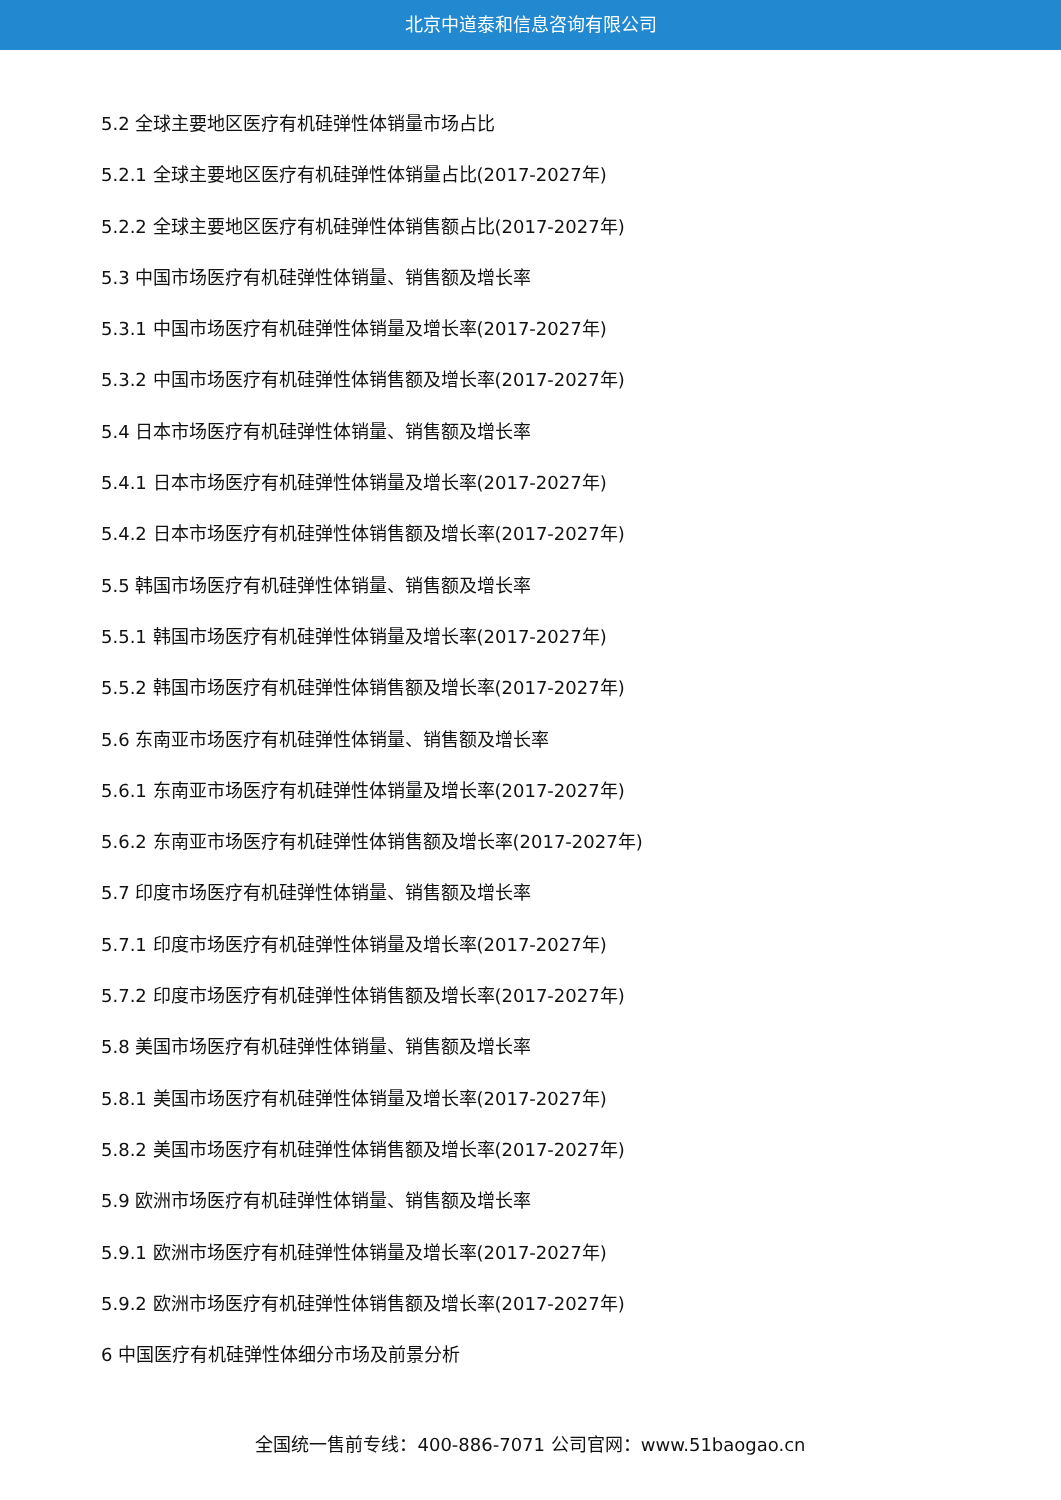北京中道泰和信息咨询有限公司
5.2 全球主要地区医疗有机硅弹性体销量市场占比
5.2.1 全球主要地区医疗有机硅弹性体销量占比(2017-2027年)
5.2.2 全球主要地区医疗有机硅弹性体销售额占比(2017-2027年)
5.3 中国市场医疗有机硅弹性体销量、销售额及增长率
5.3.1 中国市场医疗有机硅弹性体销量及增长率(2017-2027年)
5.3.2 中国市场医疗有机硅弹性体销售额及增长率(2017-2027年)
5.4 日本市场医疗有机硅弹性体销量、销售额及增长率
5.4.1 日本市场医疗有机硅弹性体销量及增长率(2017-2027年)
5.4.2 日本市场医疗有机硅弹性体销售额及增长率(2017-2027年)
5.5 韩国市场医疗有机硅弹性体销量、销售额及增长率
5.5.1 韩国市场医疗有机硅弹性体销量及增长率(2017-2027年)
5.5.2 韩国市场医疗有机硅弹性体销售额及增长率(2017-2027年)
5.6 东南亚市场医疗有机硅弹性体销量、销售额及增长率
5.6.1 东南亚市场医疗有机硅弹性体销量及增长率(2017-2027年)
5.6.2 东南亚市场医疗有机硅弹性体销售额及增长率(2017-2027年)
5.7 印度市场医疗有机硅弹性体销量、销售额及增长率
5.7.1 印度市场医疗有机硅弹性体销量及增长率(2017-2027年)
5.7.2 印度市场医疗有机硅弹性体销售额及增长率(2017-2027年)
5.8 美国市场医疗有机硅弹性体销量、销售额及增长率
5.8.1 美国市场医疗有机硅弹性体销量及增长率(2017-2027年)
5.8.2 美国市场医疗有机硅弹性体销售额及增长率(2017-2027年)
5.9 欧洲市场医疗有机硅弹性体销量、销售额及增长率
5.9.1 欧洲市场医疗有机硅弹性体销量及增长率(2017-2027年)
5.9.2 欧洲市场医疗有机硅弹性体销售额及增长率(2017-2027年)
6 中国医疗有机硅弹性体细分市场及前景分析
全国统一售前专线：400-886-7071 公司官网：www.51baogao.cn